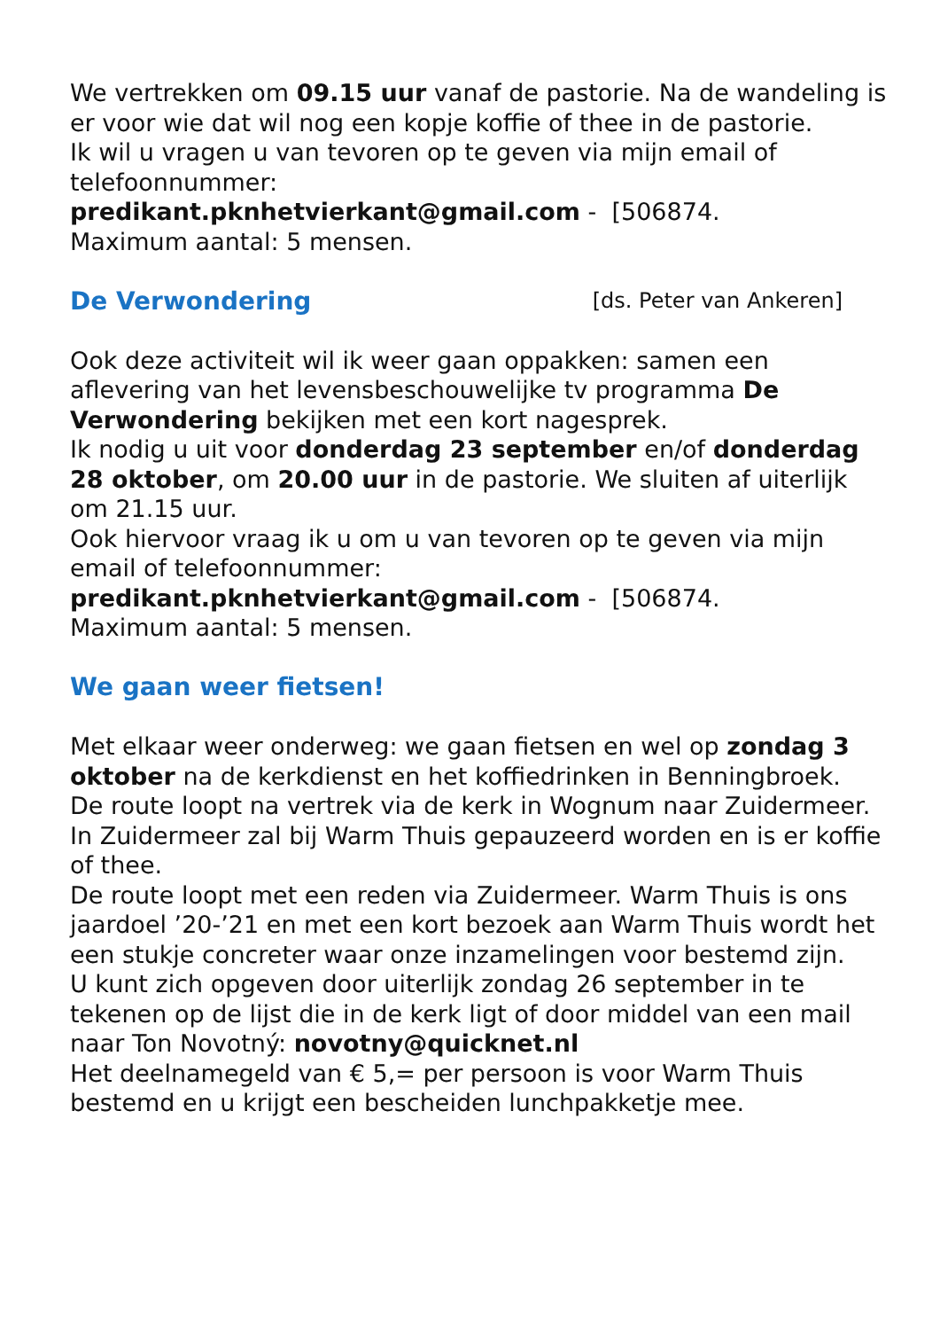We vertrekken om 09.15 uur vanaf de pastorie. Na de wandeling is er voor wie dat wil nog een kopje koffie of thee in de pastorie.
Ik wil u vragen u van tevoren op te geven via mijn email of telefoonnummer:
predikant.pknhetvierkant@gmail.com - [506874.
Maximum aantal: 5 mensen.
De Verwondering [ds. Peter van Ankeren]
Ook deze activiteit wil ik weer gaan oppakken: samen een aflevering van het levensbeschouwelijke tv programma De Verwondering bekijken met een kort nagesprek.
Ik nodig u uit voor donderdag 23 september en/of donderdag 28 oktober, om 20.00 uur in de pastorie. We sluiten af uiterlijk om 21.15 uur.
Ook hiervoor vraag ik u om u van tevoren op te geven via mijn email of telefoonnummer:
predikant.pknhetvierkant@gmail.com - [506874.
Maximum aantal: 5 mensen.
We gaan weer fietsen!
Met elkaar weer onderweg: we gaan fietsen en wel op zondag 3 oktober na de kerkdienst en het koffiedrinken in Benningbroek.
De route loopt na vertrek via de kerk in Wognum naar Zuidermeer. In Zuidermeer zal bij Warm Thuis gepauzeerd worden en is er koffie of thee.
De route loopt met een reden via Zuidermeer. Warm Thuis is ons jaardoel ’20-’21 en met een kort bezoek aan Warm Thuis wordt het een stukje concreter waar onze inzamelingen voor bestemd zijn.
U kunt zich opgeven door uiterlijk zondag 26 september in te tekenen op de lijst die in de kerk ligt of door middel van een mail naar Ton Novotný: novotny@quicknet.nl
Het deelnamegeld van € 5,= per persoon is voor Warm Thuis bestemd en u krijgt een bescheiden lunchpakketje mee.